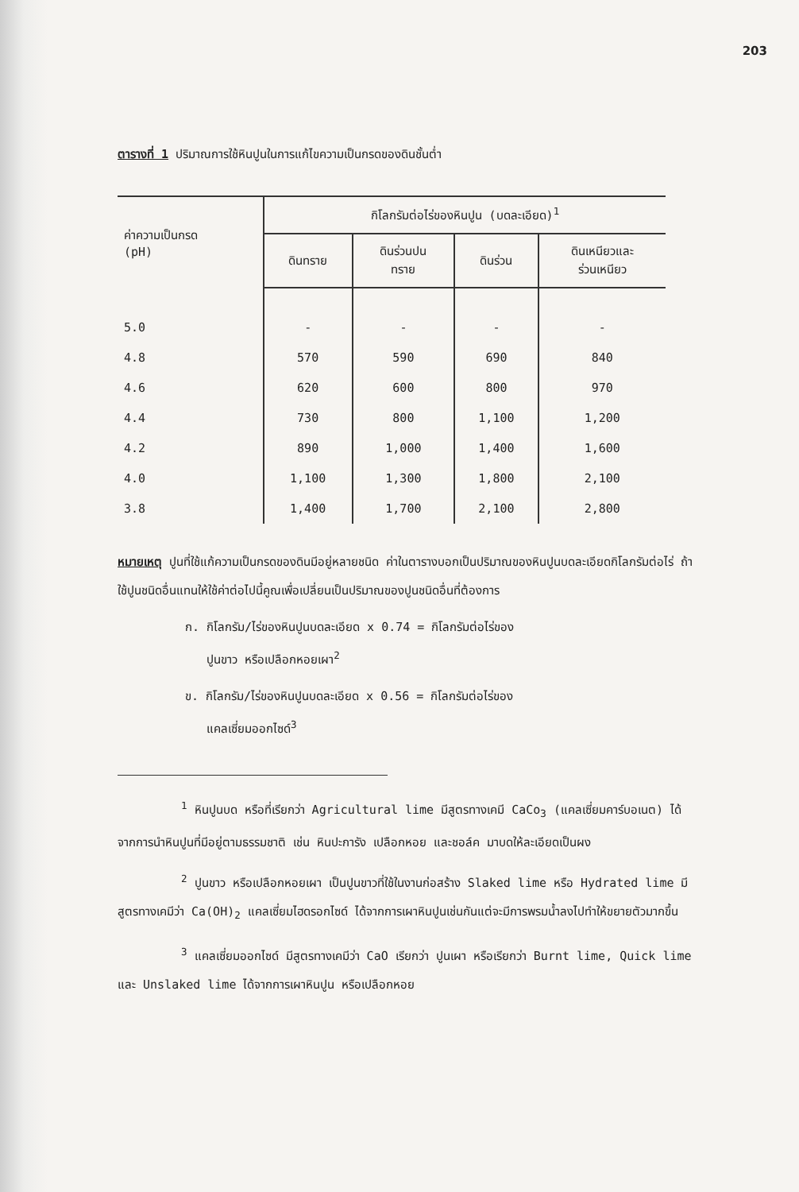203
ตารางที่ 1 ปริมาณการใช้หินปูนในการแก้ไขความเป็นกรดของดินชั้นต่ำ
| ค่าความเป็นกรด (pH) | กิโลกรัมต่อไร่ของหินปูน (บดละเอียด)<sup>1</sup> | | | |
| --- | --- | --- | --- | --- |
| | ดินทราย | ดินร่วนปน ทราย | ดินร่วน | ดินเหนียวและ ร่วนเหนียว |
| 5.0 | - | - | - | - |
| 4.8 | 570 | 590 | 690 | 840 |
| 4.6 | 620 | 600 | 800 | 970 |
| 4.4 | 730 | 800 | 1,100 | 1,200 |
| 4.2 | 890 | 1,000 | 1,400 | 1,600 |
| 4.0 | 1,100 | 1,300 | 1,800 | 2,100 |
| 3.8 | 1,400 | 1,700 | 2,100 | 2,800 |
หมายเหตุ ปูนที่ใช้แก้ความเป็นกรดของดินมีอยู่หลายชนิด ค่าในตารางบอกเป็นปริมาณของหินปูนบดละเอียดกิโลกรัมต่อไร่ ถ้าใช้ปูนชนิดอื่นแทนให้ใช้ค่าต่อไปนี้คูณเพื่อเปลี่ยนเป็นปริมาณของปูนชนิดอื่นที่ต้องการ
ก. กิโลกรัม/ไร่ของหินปูนบดละเอียด x 0.74 = กิโลกรัมต่อไร่ของ
ปูนขาว หรือเปลือกหอยเผา<sup>2</sup>
ข. กิโลกรัม/ไร่ของหินปูนบดละเอียด x 0.56 = กิโลกรัมต่อไร่ของ
แคลเซี่ยมออกไซด์<sup>3</sup>
<sup>1</sup> หินปูนบด หรือที่เรียกว่า Agricultural lime มีสูตรทางเคมี CaCo<sub>3</sub> (แคลเซี่ยมคาร์บอเนต) ได้จากการนำหินปูนที่มีอยู่ตามธรรมชาติ เช่น หินปะการัง เปลือกหอย และชอล์ค มาบดให้ละเอียดเป็นผง
<sup>2</sup> ปูนขาว หรือเปลือกหอยเผา เป็นปูนขาวที่ใช้ในงานก่อสร้าง Slaked lime หรือ Hydrated lime มีสูตรทางเคมีว่า Ca(OH)<sub>2</sub> แคลเซี่ยมไฮดรอกไซด์ ได้จากการเผาหินปูนเช่นกันแต่จะมีการพรมน้ำลงไปทำให้ขยายตัวมากขึ้น
<sup>3</sup> แคลเซี่ยมออกไซด์ มีสูตรทางเคมีว่า CaO เรียกว่า ปูนเผา หรือเรียกว่า Burnt lime, Quick lime และ Unslaked lime ได้จากการเผาหินปูน หรือเปลือกหอย